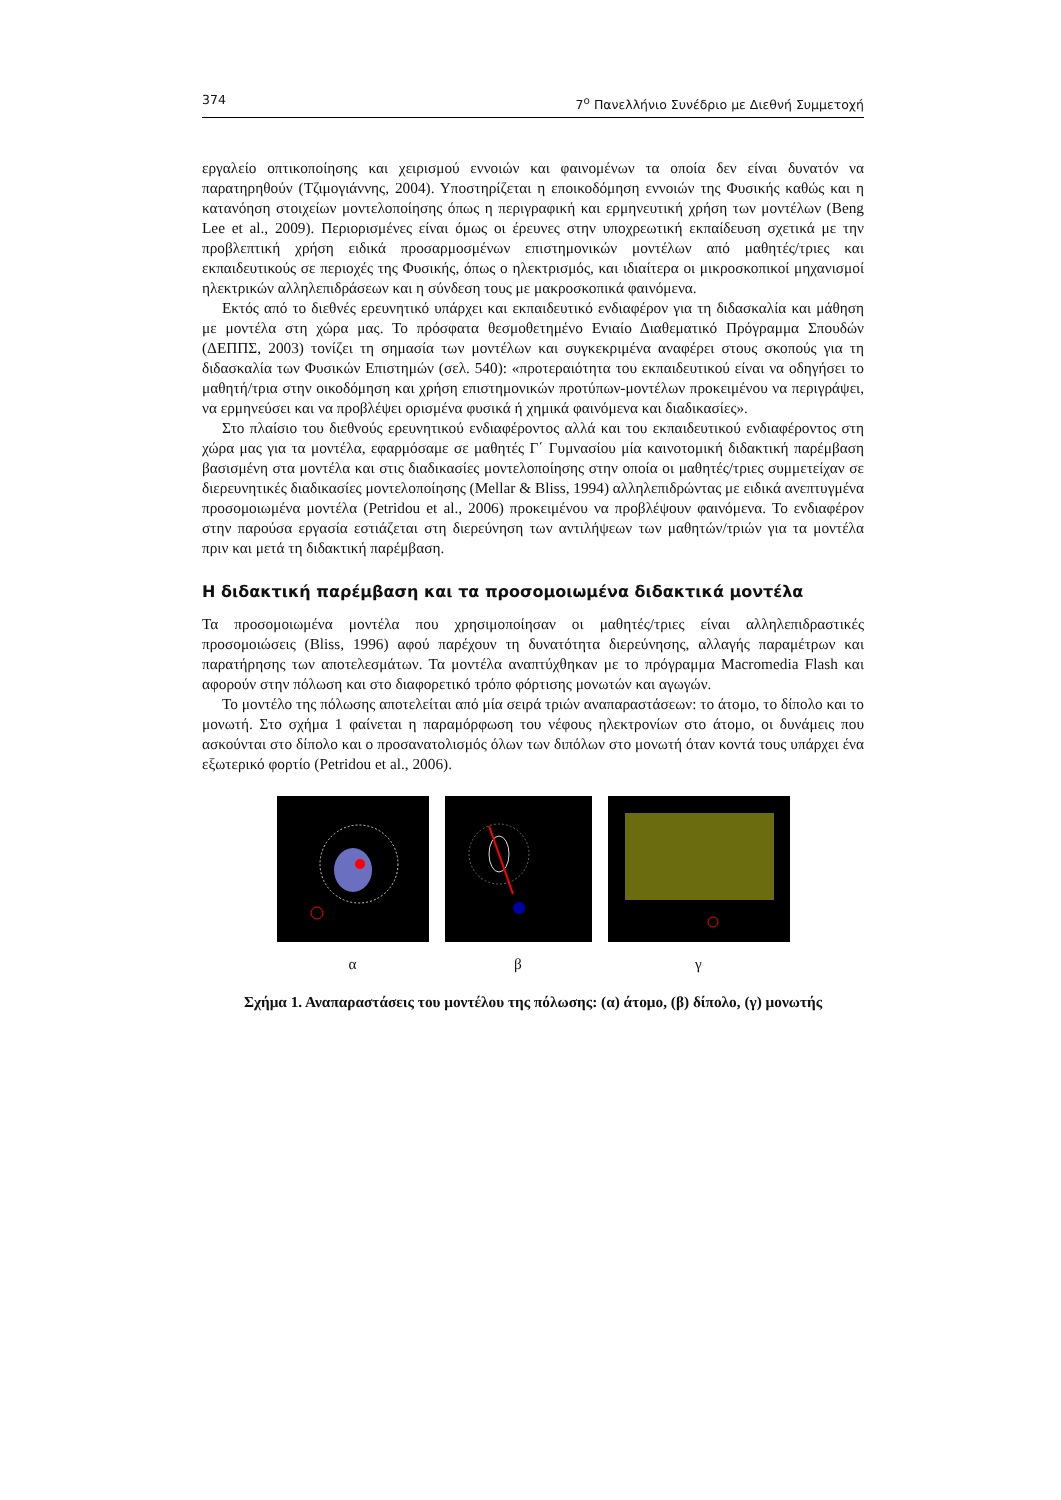374 7<sup>ο</sup> Πανελλήνιο Συνέδριο με Διεθνή Συμμετοχή
εργαλείο οπτικοποίησης και χειρισμού εννοιών και φαινομένων τα οποία δεν είναι δυνατόν να παρατηρηθούν (Τζιμογιάννης, 2004). Υποστηρίζεται η εποικοδόμηση εννοιών της Φυσικής καθώς και η κατανόηση στοιχείων μοντελοποίησης όπως η περιγραφική και ερμηνευτική χρήση των μοντέλων (Beng Lee et al., 2009). Περιορισμένες είναι όμως οι έρευνες στην υποχρεωτική εκπαίδευση σχετικά με την προβλεπτική χρήση ειδικά προσαρμοσμένων επιστημονικών μοντέλων από μαθητές/τριες και εκπαιδευτικούς σε περιοχές της Φυσικής, όπως ο ηλεκτρισμός, και ιδιαίτερα οι μικροσκοπικοί μηχανισμοί ηλεκτρικών αλληλεπιδράσεων και η σύνδεση τους με μακροσκοπικά φαινόμενα.
Εκτός από το διεθνές ερευνητικό υπάρχει και εκπαιδευτικό ενδιαφέρον για τη διδασκαλία και μάθηση με μοντέλα στη χώρα μας. Το πρόσφατα θεσμοθετημένο Ενιαίο Διαθεματικό Πρόγραμμα Σπουδών (ΔΕΠΠΣ, 2003) τονίζει τη σημασία των μοντέλων και συγκεκριμένα αναφέρει στους σκοπούς για τη διδασκαλία των Φυσικών Επιστημών (σελ. 540): «προτεραιότητα του εκπαιδευτικού είναι να οδηγήσει το μαθητή/τρια στην οικοδόμηση και χρήση επιστημονικών προτύπων-μοντέλων προκειμένου να περιγράψει, να ερμηνεύσει και να προβλέψει ορισμένα φυσικά ή χημικά φαινόμενα και διαδικασίες».
Στο πλαίσιο του διεθνούς ερευνητικού ενδιαφέροντος αλλά και του εκπαιδευτικού ενδιαφέροντος στη χώρα μας για τα μοντέλα, εφαρμόσαμε σε μαθητές Γ΄ Γυμνασίου μία καινοτομική διδακτική παρέμβαση βασισμένη στα μοντέλα και στις διαδικασίες μοντελοποίησης στην οποία οι μαθητές/τριες συμμετείχαν σε διερευνητικές διαδικασίες μοντελοποίησης (Mellar & Bliss, 1994) αλληλεπιδρώντας με ειδικά ανεπτυγμένα προσομοιωμένα μοντέλα (Petridou et al., 2006) προκειμένου να προβλέψουν φαινόμενα. Το ενδιαφέρον στην παρούσα εργασία εστιάζεται στη διερεύνηση των αντιλήψεων των μαθητών/τριών για τα μοντέλα πριν και μετά τη διδακτική παρέμβαση.
Η διδακτική παρέμβαση και τα προσομοιωμένα διδακτικά μοντέλα
Τα προσομοιωμένα μοντέλα που χρησιμοποίησαν οι μαθητές/τριες είναι αλληλεπιδραστικές προσομοιώσεις (Bliss, 1996) αφού παρέχουν τη δυνατότητα διερεύνησης, αλλαγής παραμέτρων και παρατήρησης των αποτελεσμάτων. Τα μοντέλα αναπτύχθηκαν με το πρόγραμμα Macromedia Flash και αφορούν στην πόλωση και στο διαφορετικό τρόπο φόρτισης μονωτών και αγωγών.
Το μοντέλο της πόλωσης αποτελείται από μία σειρά τριών αναπαραστάσεων: το άτομο, το δίπολο και το μονωτή. Στο σχήμα 1 φαίνεται η παραμόρφωση του νέφους ηλεκτρονίων στο άτομο, οι δυνάμεις που ασκούνται στο δίπολο και ο προσανατολισμός όλων των διπόλων στο μονωτή όταν κοντά τους υπάρχει ένα εξωτερικό φορτίο (Petridou et al., 2006).
α β γ
Σχήμα 1. Αναπαραστάσεις του μοντέλου της πόλωσης: (α) άτομο, (β) δίπολο, (γ) μονωτής